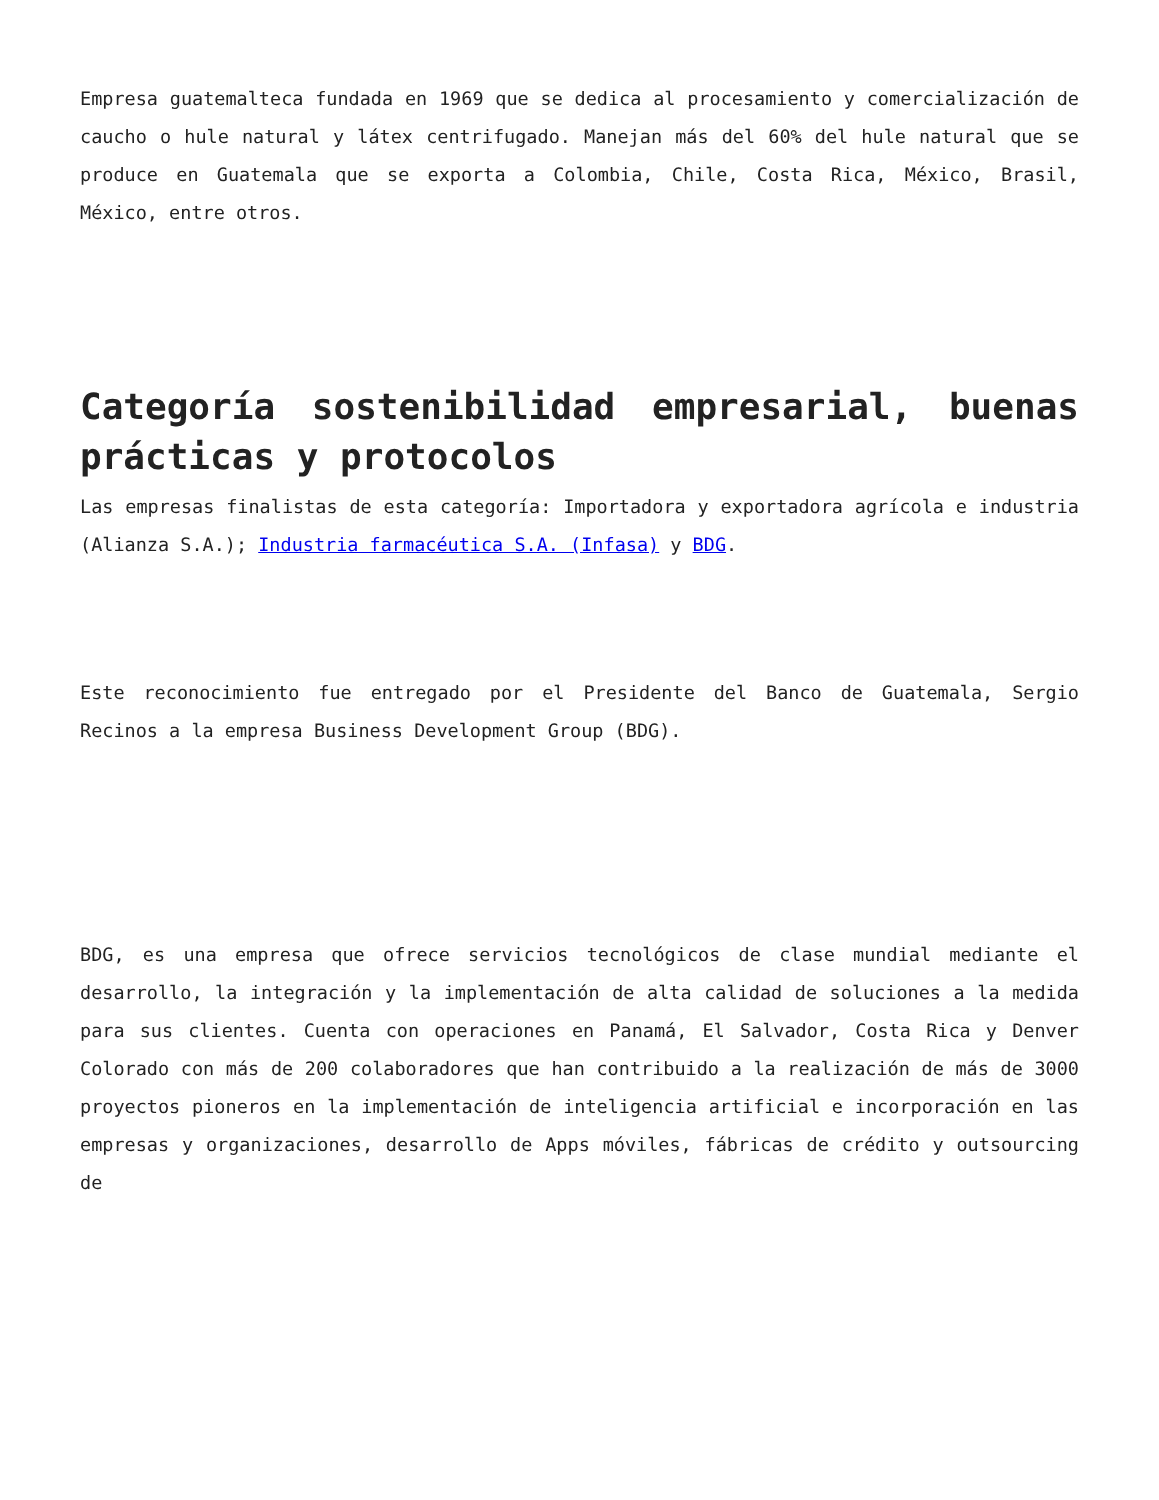Empresa guatemalteca fundada en 1969 que se dedica al procesamiento y comercialización de caucho o hule natural y látex centrifugado. Manejan más del 60% del hule natural que se produce en Guatemala que se exporta a Colombia, Chile, Costa Rica, México, Brasil, México, entre otros.
Categoría sostenibilidad empresarial, buenas prácticas y protocolos
Las empresas finalistas de esta categoría: Importadora y exportadora agrícola e industria (Alianza S.A.); Industria farmacéutica S.A. (Infasa) y BDG.
Este reconocimiento fue entregado por el Presidente del Banco de Guatemala, Sergio Recinos a la empresa Business Development Group (BDG).
BDG, es una empresa que ofrece servicios tecnológicos de clase mundial mediante el desarrollo, la integración y la implementación de alta calidad de soluciones a la medida para sus clientes. Cuenta con operaciones en Panamá, El Salvador, Costa Rica y Denver Colorado con más de 200 colaboradores que han contribuido a la realización de más de 3000 proyectos pioneros en la implementación de inteligencia artificial e incorporación en las empresas y organizaciones, desarrollo de Apps móviles, fábricas de crédito y outsourcing de